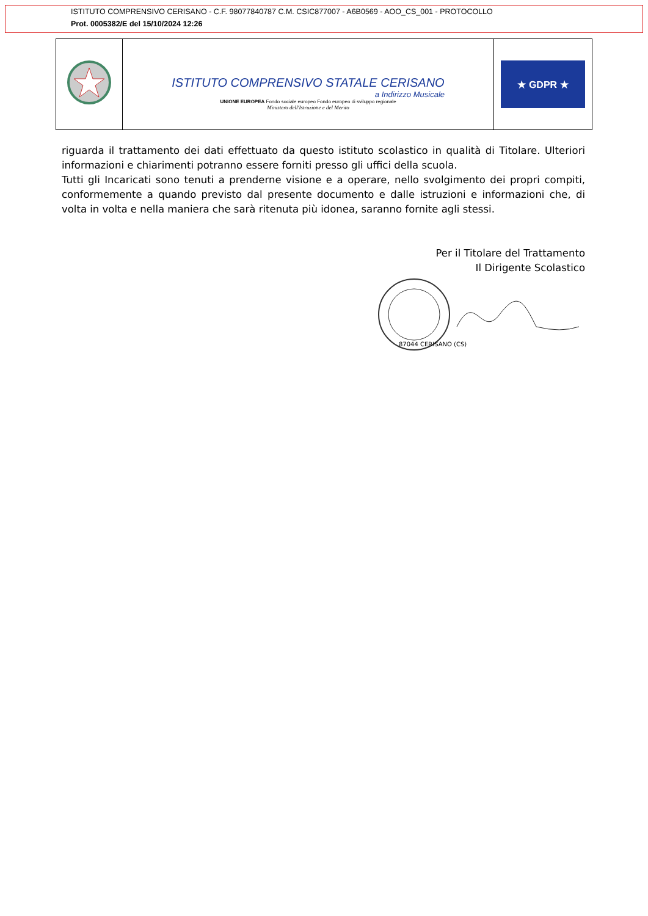ISTITUTO COMPRENSIVO CERISANO - C.F. 98077840787 C.M. CSIC877007 - A6B0569 - AOO_CS_001 - PROTOCOLLO
Prot. 0005382/E del 15/10/2024 12:26
ISTITUTO COMPRENSIVO STATALE CERISANO
a Indirizzo Musicale
UNIONE EUROPEA Fondo sociale europeo Fondo europeo di sviluppo regionale
Ministero dell'Istruzione e del Merito
★ GDPR ★
riguarda il trattamento dei dati effettuato da questo istituto scolastico in qualità di Titolare. Ulteriori informazioni e chiarimenti potranno essere forniti presso gli uffici della scuola.
Tutti gli Incaricati sono tenuti a prenderne visione e a operare, nello svolgimento dei propri compiti, conformemente a quando previsto dal presente documento e dalle istruzioni e informazioni che, di volta in volta e nella maniera che sarà ritenuta più idonea, saranno fornite agli stessi.
Per il Titolare del Trattamento
Il Dirigente Scolastico
87044 CERISANO (CS)